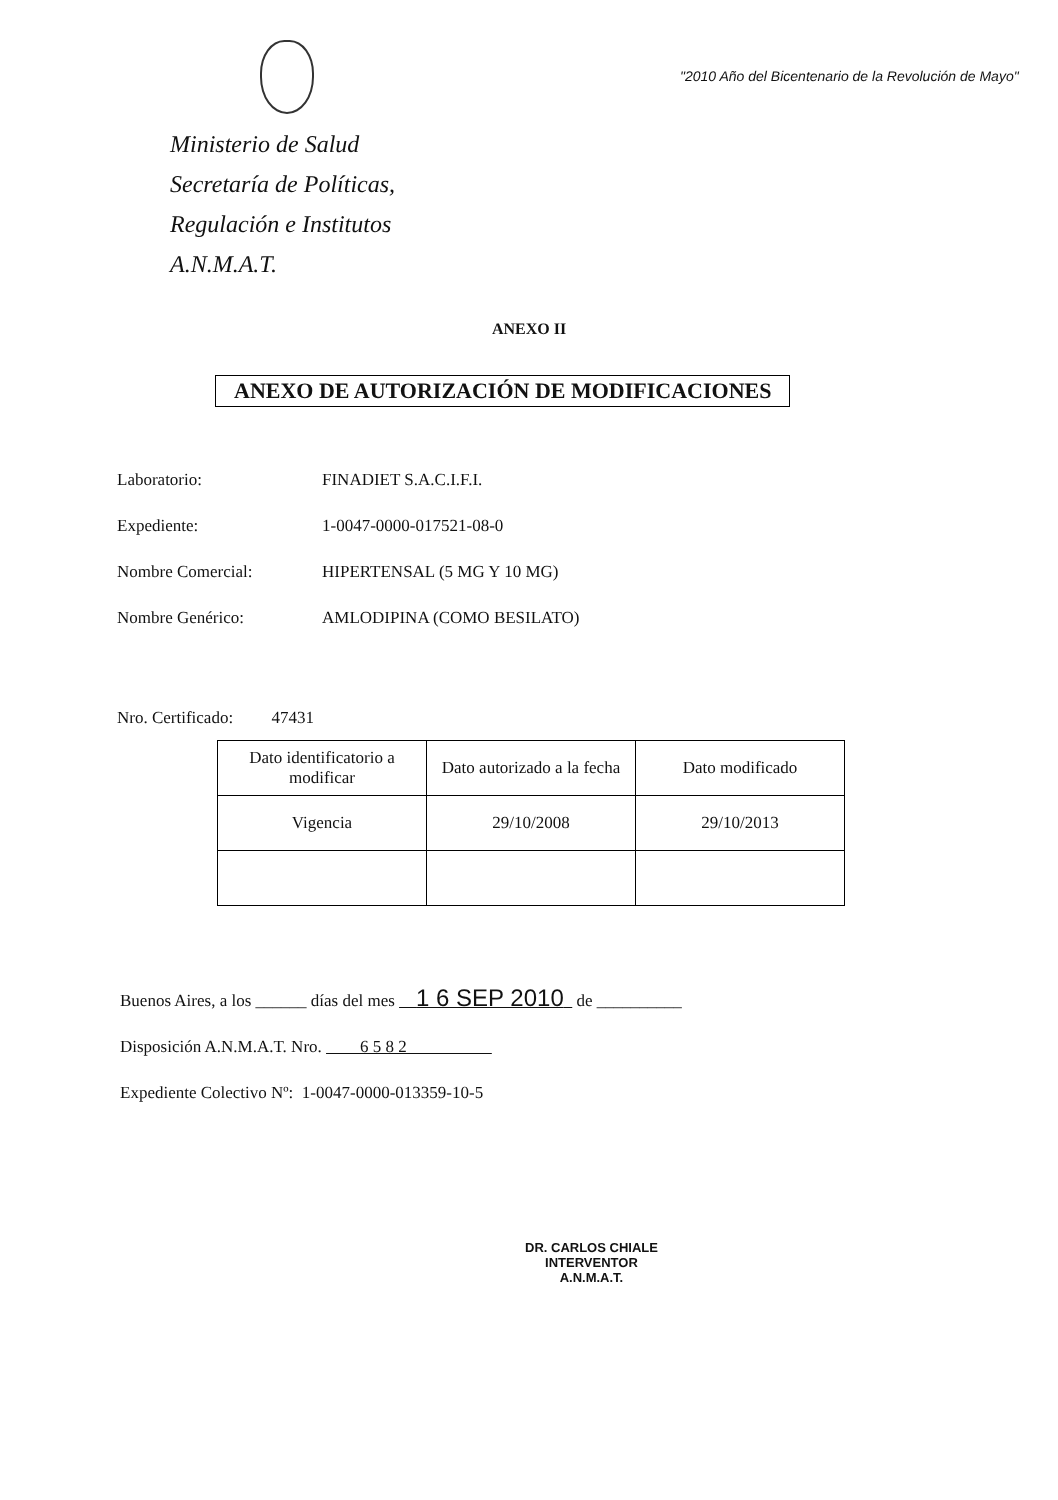Ministerio de Salud
Secretaría de Políticas,
Regulación e Institutos
A.N.M.A.T.
"2010 Año del Bicentenario de la Revolución de Mayo"
ANEXO II
ANEXO DE AUTORIZACIÓN DE MODIFICACIONES
Laboratorio: FINADIET S.A.C.I.F.I.
Expediente: 1-0047-0000-017521-08-0
Nombre Comercial: HIPERTENSAL (5 MG Y 10 MG)
Nombre Genérico: AMLODIPINA (COMO BESILATO)
Nro. Certificado: 47431
| Dato identificatorio a modificar | Dato autorizado a la fecha | Dato modificado |
| --- | --- | --- |
| Vigencia | 29/10/2008 | 29/10/2013 |
Buenos Aires, a los ______ días del mes 1 6 SEP 2010 de __________
Disposición A.N.M.A.T. Nro. 6 5 8 2
Expediente Colectivo Nº: 1-0047-0000-013359-10-5
DR. CARLOS CHIALE
INTERVENTOR
A.N.M.A.T.